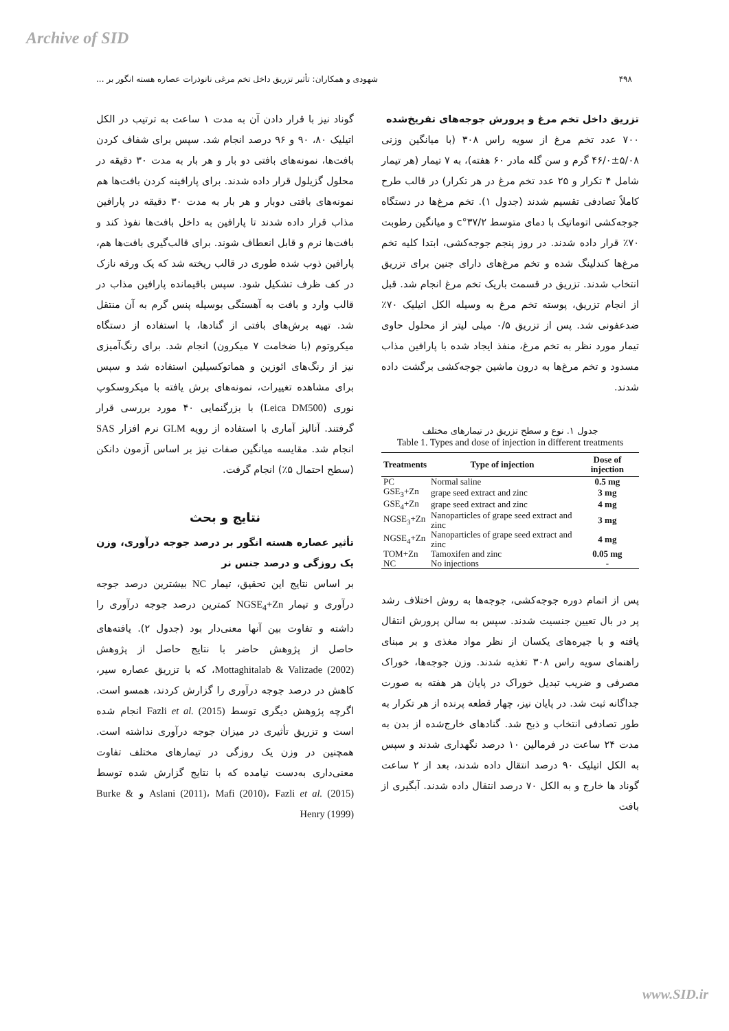Archive of SID
۴۹۸ شهودی و همکاران: تأثیر تزریق داخل تخم مرغی نانوذرات عصاره هسته انگور بر ...
تزریق داخل تخم مرغ و پرورش جوجه‌های تفریخ‌شده
۷۰۰ عدد تخم مرغ از سویه راس ۳۰۸ (با میانگین وزنی ۵/۰۸±۴۶/۰ گرم و سن گله مادر ۶۰ هفته)، به ۷ تیمار (هر تیمار شامل ۴ تکرار و ۲۵ عدد تخم مرغ در هر تکرار) در قالب طرح کاملاً تصادفی تقسیم شدند (جدول ۱). تخم مرغ‌ها در دستگاه جوجه‌کشی اتوماتیک با دمای متوسط ۳۷/۲°c و میانگین رطوبت ۷۰٪ قرار داده شدند. در روز پنجم جوجه‌کشی، ابتدا کلیه تخم مرغ‌ها کندلینگ شده و تخم مرغ‌های دارای جنین برای تزریق انتخاب شدند. تزریق در قسمت باریک تخم مرغ انجام شد. قبل از انجام تزریق، پوسته تخم مرغ به وسیله الکل اتیلیک ۷۰٪ ضدعفونی شد. پس از تزریق ۰/۵ میلی لیتر از محلول حاوی تیمار مورد نظر به تخم مرغ، منفذ ایجاد شده با پارافین مذاب مسدود و تخم مرغ‌ها به درون ماشین جوجه‌کشی برگشت داده شدند.
جدول ۱. نوع و سطح تزریق در تیمارهای مختلف
Table 1. Types and dose of injection in different treatments
| Treatments | Type of injection | Dose of injection |
| --- | --- | --- |
| PC | Normal saline | 0.5 mg |
| GSE<sub>3</sub>+Zn | grape seed extract and zinc | 3 mg |
| GSE<sub>4</sub>+Zn | grape seed extract and zinc | 4 mg |
| NGSE<sub>3</sub>+Zn | Nanoparticles of grape seed extract and zinc | 3 mg |
| NGSE<sub>4</sub>+Zn | Nanoparticles of grape seed extract and zinc | 4 mg |
| TOM+Zn | Tamoxifen and zinc | 0.05 mg |
| NC | No injections | - |
پس از اتمام دوره جوجه‌کشی، جوجه‌ها به روش اختلاف رشد پر در بال تعیین جنسیت شدند. سپس به سالن پرورش انتقال یافته و با جیره‌های یکسان از نظر مواد مغذی و بر مبنای راهنمای سویه راس ۳۰۸ تغذیه شدند. وزن جوجه‌ها، خوراک مصرفی و ضریب تبدیل خوراک در پایان هر هفته به صورت جداگانه ثبت شد. در پایان نیز، چهار قطعه پرنده از هر تکرار به طور تصادفی انتخاب و ذبح شد. گنادهای خارج‌شده از بدن به مدت ۲۴ ساعت در فرمالین ۱۰ درصد نگهداری شدند و سپس به الکل اتیلیک ۹۰ درصد انتقال داده شدند، بعد از ۲ ساعت گوناد ها خارج و به الکل ۷۰ درصد انتقال داده شدند. آبگیری از بافت
گوناد نیز با قرار دادن آن به مدت ۱ ساعت به ترتیب در الکل اتیلیک ۸۰، ۹۰ و ۹۶ درصد انجام شد. سپس برای شفاف کردن بافت‌ها، نمونه‌های بافتی دو بار و هر بار به مدت ۳۰ دقیقه در محلول گزیلول قرار داده شدند. برای پارافینه کردن بافت‌ها هم نمونه‌های بافتی دوبار و هر بار به مدت ۳۰ دقیقه در پارافین مذاب قرار داده شدند تا پارافین به داخل بافت‌ها نفوذ کند و بافت‌ها نرم و قابل انعطاف شوند. برای قالب‌گیری بافت‌ها هم، پارافین ذوب شده طوری در قالب ریخته شد که یک ورقه نازک در کف ظرف تشکیل شود. سپس باقیمانده پارافین مذاب در قالب وارد و بافت به آهستگی بوسیله پنس گرم به آن منتقل شد. تهیه برش‌های بافتی از گنادها، با استفاده از دستگاه میکروتوم (با ضخامت ۷ میکرون) انجام شد. برای رنگ‌آمیزی نیز از رنگ‌های ائوزین و هماتوکسیلین استفاده شد و سپس برای مشاهده تغییرات، نمونه‌های برش یافته با میکروسکوپ نوری (Leica DM500) با بزرگنمایی ۴۰ مورد بررسی قرار گرفتند. آنالیز آماری با استفاده از رویه GLM نرم افزار SAS انجام شد. مقایسه میانگین صفات نیز بر اساس آزمون دانکن (سطح احتمال ۵٪) انجام گرفت.
نتایج و بحث
تأثیر عصاره هسته انگور بر درصد جوجه درآوری، وزن یک روزگی و درصد جنس نر
بر اساس نتایج این تحقیق، تیمار NC بیشترین درصد جوجه درآوری و تیمار NGSE<sub>4</sub>+Zn کمترین درصد جوجه درآوری را داشته و تفاوت بین آنها معنی‌دار بود (جدول ۲). یافته‌های حاصل از پژوهش حاضر با نتایج حاصل از پژوهش Mottaghitalab & Valizade (2002)، که با تزریق عصاره سیر، کاهش در درصد جوجه درآوری را گزارش کردند، همسو است. اگرچه پژوهش دیگری توسط Fazli et al. (2015) انجام شده است و تزریق تأثیری در میزان جوجه درآوری نداشته است. همچنین در وزن یک روزگی در تیمارهای مختلف تفاوت معنی‌داری به‌دست نیامده که با نتایج گزارش شده توسط Aslani (2011)، Mafi (2010)، Fazli et al. (2015) و Burke & Henry (1999)
www.SID.ir